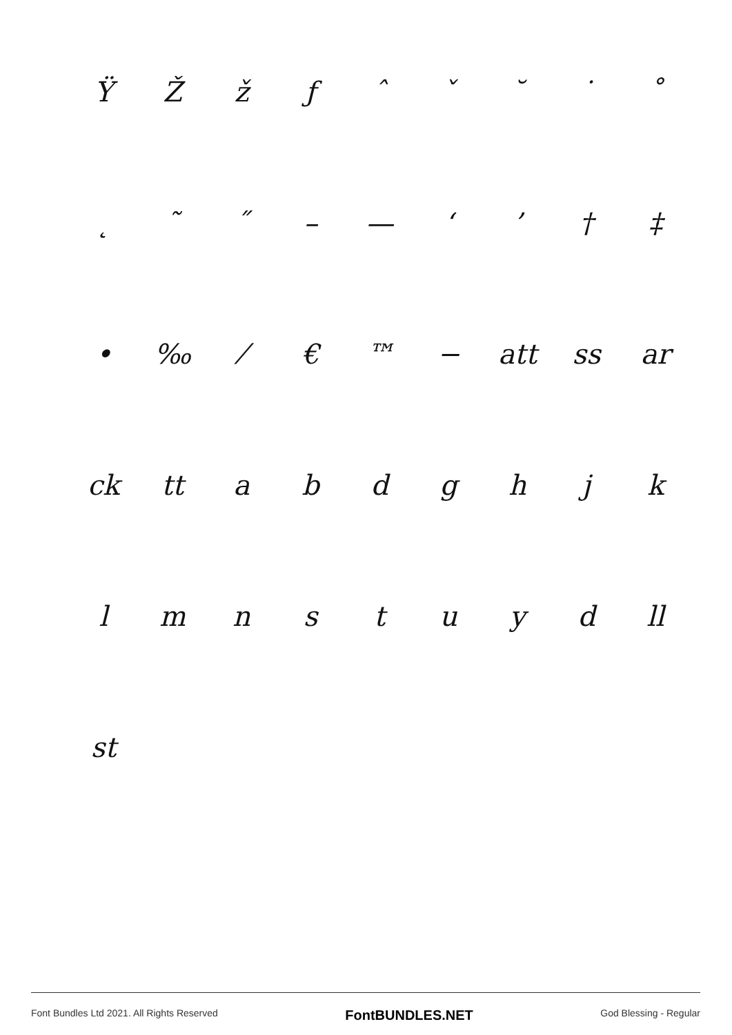ŸŽžƒˆˇ ˘ ˙ ˚
˛ ˜ ˝ – — ‘’ † ‡
• ‰ ⁄ € ™ − att ss ar
ck tt abdghjk
lmnstuyd ll
st
Font Bundles Ltd 2021. All Rights Reserved FontBUNDLES.NET God Blessing - Regular